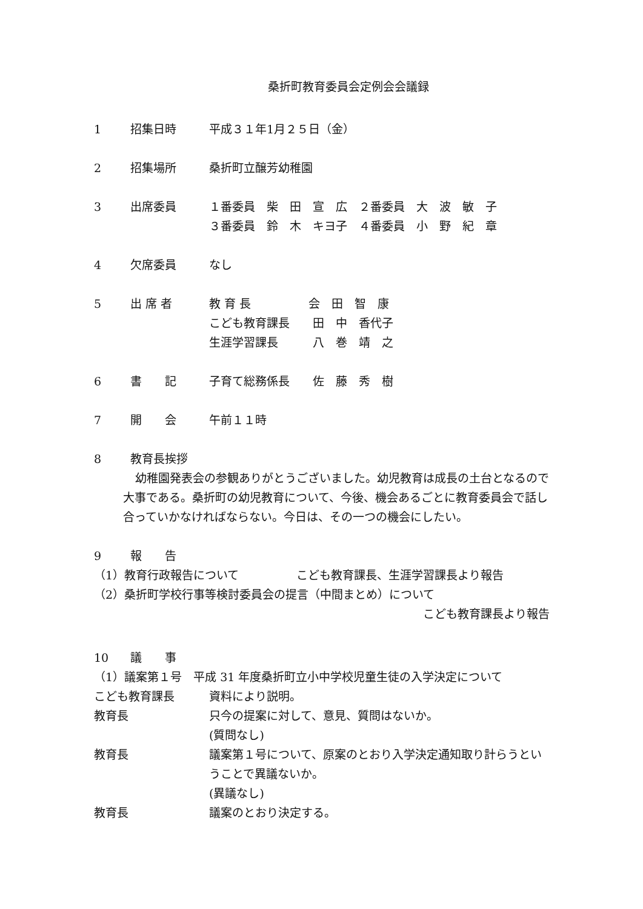桑折町教育委員会定例会会議録
1 招集日時 平成３１年1月２５日（金）
2 招集場所 桑折町立醸芳幼稚園
3 出席委員 １番委員　柴　田　宣　広　２番委員　大　波　敏　子
３番委員　鈴　木　キヨ子　４番委員　小　野　紀　章
4 欠席委員 なし
5 出 席 者 教 育 長　　　　　会　田　智　康
こども教育課長　　田　中　香代子
生涯学習課長　　　八　巻　靖　之
6 書　　記 子育て総務係長　　佐　藤　秀　樹
7 開　　会 午前１１時
8 教育長挨拶
幼稚園発表会の参観ありがとうございました。幼児教育は成長の土台となるので大事である。桑折町の幼児教育について、今後、機会あるごとに教育委員会で話し合っていかなければならない。今日は、その一つの機会にしたい。
9 報　　告
（1）教育行政報告について　　　　　こども教育課長、生涯学習課長より報告
（2）桑折町学校行事等検討委員会の提言（中間まとめ）について
こども教育課長より報告
10 議　　事
（1）議案第１号　平成 31 年度桑折町立小中学校児童生徒の入学決定について
こども教育課長 資料により説明。
教育長 只今の提案に対して、意見、質問はないか。
(質問なし)
教育長 議案第１号について、原案のとおり入学決定通知取り計らうということで異議ないか。
(異議なし)
教育長 議案のとおり決定する。